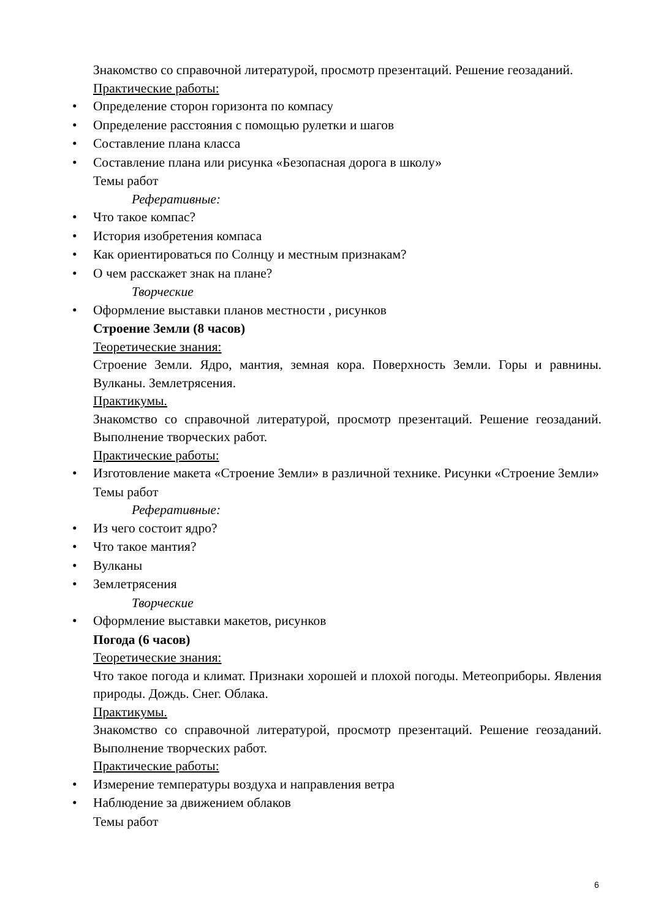Знакомство со справочной литературой, просмотр презентаций. Решение геозаданий.
Практические работы:
• Определение сторон горизонта по компасу
• Определение расстояния с помощью рулетки и шагов
• Составление плана класса
• Составление плана или рисунка «Безопасная дорога в школу»
Темы работ
Реферативные:
• Что такое компас?
• История изобретения компаса
• Как ориентироваться по Солнцу и местным признакам?
• О чем расскажет знак на плане?
Творческие
• Оформление выставки планов местности , рисунков
Строение Земли (8 часов)
Теоретические знания:
Строение Земли. Ядро, мантия, земная кора. Поверхность Земли. Горы и равнины. Вулканы. Землетрясения.
Практикумы.
Знакомство со справочной литературой, просмотр презентаций. Решение геозаданий. Выполнение творческих работ.
Практические работы:
• Изготовление макета «Строение Земли» в различной технике. Рисунки «Строение Земли»
Темы работ
Реферативные:
• Из чего состоит ядро?
• Что такое мантия?
• Вулканы
• Землетрясения
Творческие
• Оформление выставки макетов, рисунков
Погода (6 часов)
Теоретические знания:
Что такое погода и климат. Признаки хорошей и плохой погоды. Метеоприборы. Явления природы. Дождь. Снег. Облака.
Практикумы.
Знакомство со справочной литературой, просмотр презентаций. Решение геозаданий. Выполнение творческих работ.
Практические работы:
• Измерение температуры воздуха и направления ветра
• Наблюдение за движением облаков
Темы работ
6